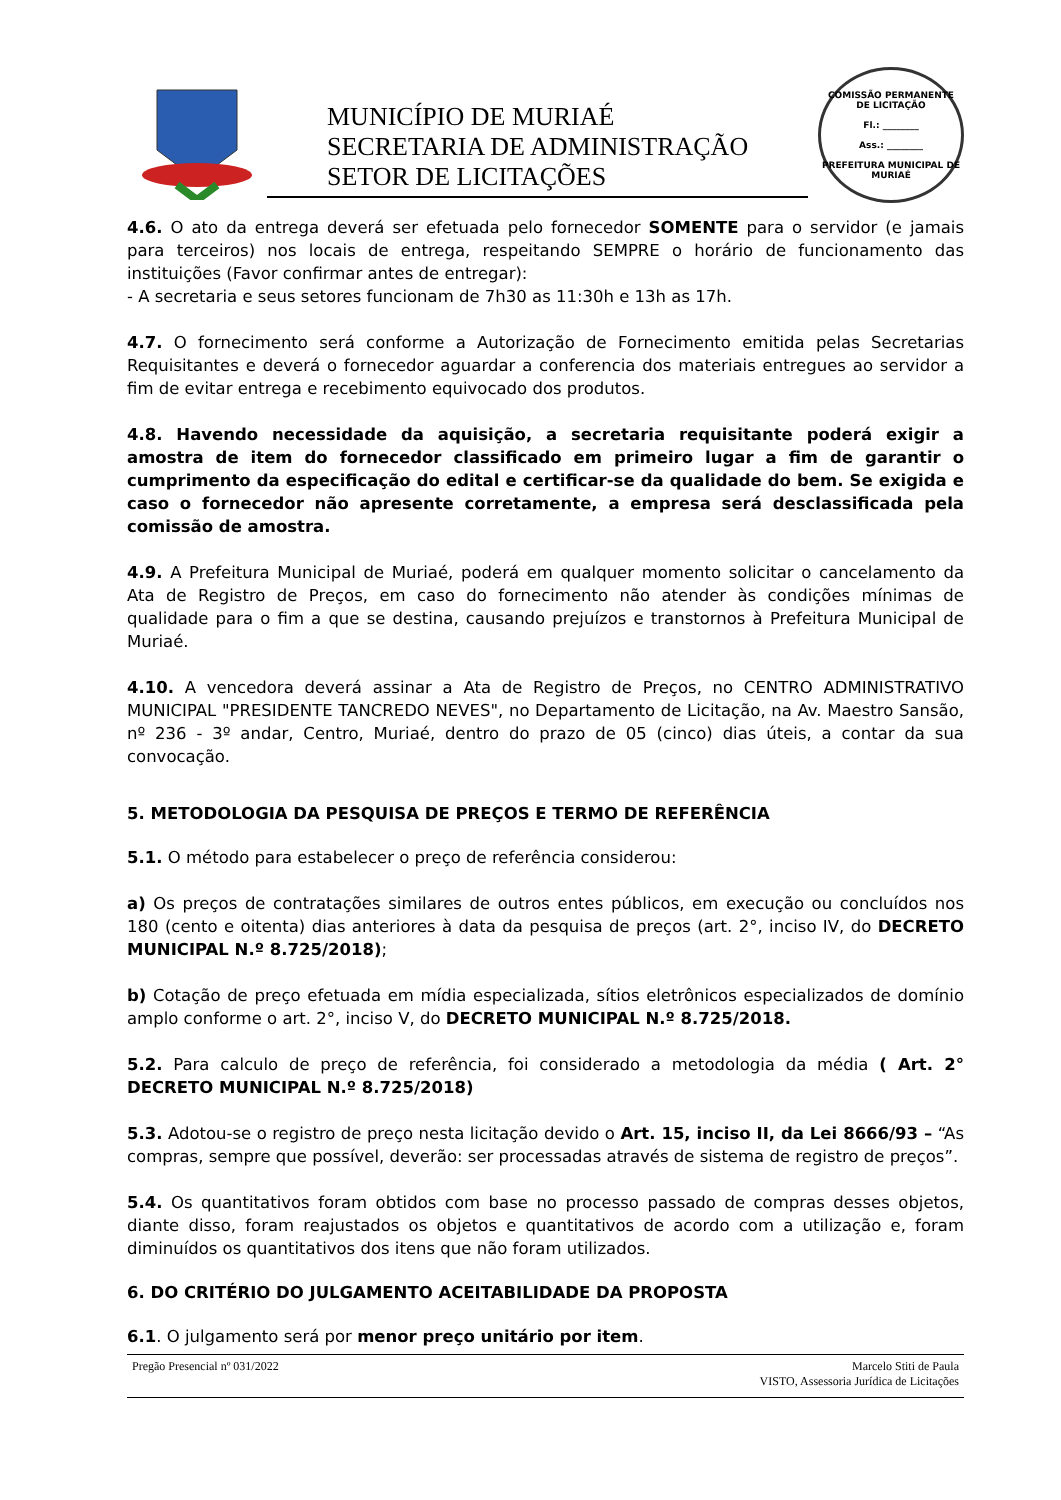MUNICÍPIO DE MURIAÉ
SECRETARIA DE ADMINISTRAÇÃO
SETOR DE LICITAÇÕES
COMISSÃO PERMANENTE DE LICITAÇÃO
Fl.: ________
Ass.: ________
PREFEITURA MUNICIPAL DE MURIAÉ
4.6. O ato da entrega deverá ser efetuada pelo fornecedor SOMENTE para o servidor (e jamais para terceiros) nos locais de entrega, respeitando SEMPRE o horário de funcionamento das instituições (Favor confirmar antes de entregar):
- A secretaria e seus setores funcionam de 7h30 as 11:30h e 13h as 17h.
4.7. O fornecimento será conforme a Autorização de Fornecimento emitida pelas Secretarias Requisitantes e deverá o fornecedor aguardar a conferencia dos materiais entregues ao servidor a fim de evitar entrega e recebimento equivocado dos produtos.
4.8. Havendo necessidade da aquisição, a secretaria requisitante poderá exigir a amostra de item do fornecedor classificado em primeiro lugar a fim de garantir o cumprimento da especificação do edital e certificar-se da qualidade do bem. Se exigida e caso o fornecedor não apresente corretamente, a empresa será desclassificada pela comissão de amostra.
4.9. A Prefeitura Municipal de Muriaé, poderá em qualquer momento solicitar o cancelamento da Ata de Registro de Preços, em caso do fornecimento não atender às condições mínimas de qualidade para o fim a que se destina, causando prejuízos e transtornos à Prefeitura Municipal de Muriaé.
4.10. A vencedora deverá assinar a Ata de Registro de Preços, no CENTRO ADMINISTRATIVO MUNICIPAL "PRESIDENTE TANCREDO NEVES", no Departamento de Licitação, na Av. Maestro Sansão, nº 236 - 3º andar, Centro, Muriaé, dentro do prazo de 05 (cinco) dias úteis, a contar da sua convocação.
5. METODOLOGIA DA PESQUISA DE PREÇOS E TERMO DE REFERÊNCIA
5.1. O método para estabelecer o preço de referência considerou:
a) Os preços de contratações similares de outros entes públicos, em execução ou concluídos nos 180 (cento e oitenta) dias anteriores à data da pesquisa de preços (art. 2°, inciso IV, do DECRETO MUNICIPAL N.º 8.725/2018);
b) Cotação de preço efetuada em mídia especializada, sítios eletrônicos especializados de domínio amplo conforme o art. 2°, inciso V, do DECRETO MUNICIPAL N.º 8.725/2018.
5.2. Para calculo de preço de referência, foi considerado a metodologia da média ( Art. 2° DECRETO MUNICIPAL N.º 8.725/2018)
5.3. Adotou-se o registro de preço nesta licitação devido o Art. 15, inciso II, da Lei 8666/93 – “As compras, sempre que possível, deverão: ser processadas através de sistema de registro de preços”.
5.4. Os quantitativos foram obtidos com base no processo passado de compras desses objetos, diante disso, foram reajustados os objetos e quantitativos de acordo com a utilização e, foram diminuídos os quantitativos dos itens que não foram utilizados.
6. DO CRITÉRIO DO JULGAMENTO ACEITABILIDADE DA PROPOSTA
6.1. O julgamento será por menor preço unitário por item.
Pregão Presencial nº 031/2022 Marcelo Stiti de Paula
VISTO, Assessoria Jurídica de Licitações